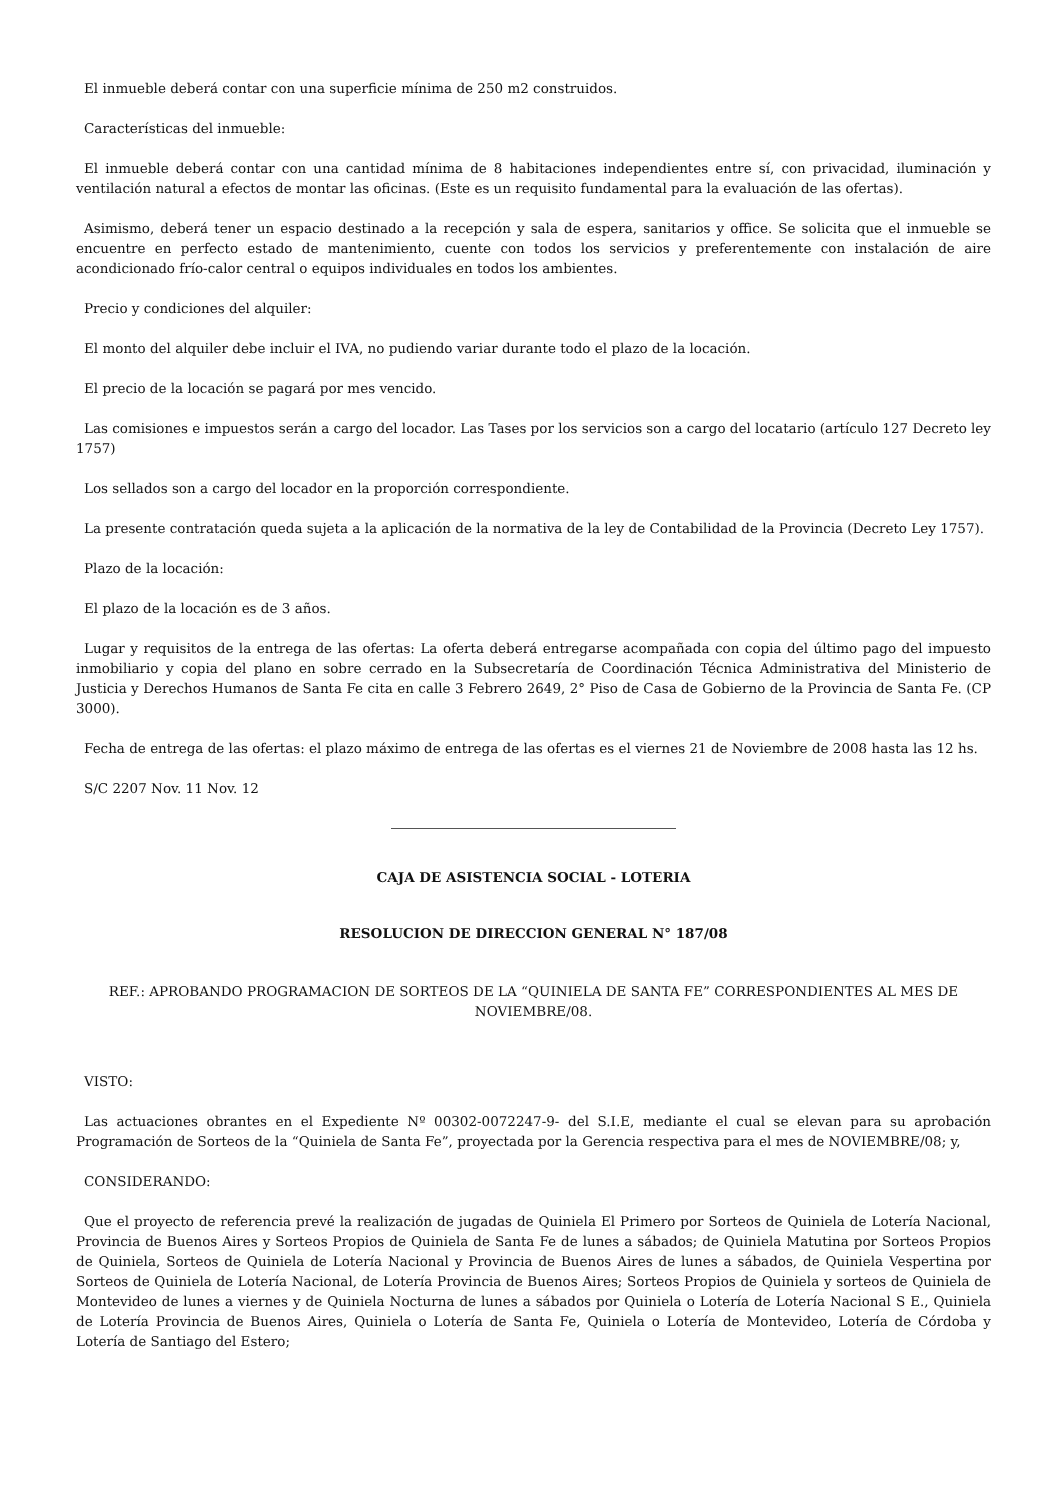El inmueble deberá contar con una superficie mínima de 250 m2 construidos.
Características del inmueble:
El inmueble deberá contar con una cantidad mínima de 8 habitaciones independientes entre sí, con privacidad, iluminación y ventilación natural a efectos de montar las oficinas. (Este es un requisito fundamental para la evaluación de las ofertas).
Asimismo, deberá tener un espacio destinado a la recepción y sala de espera, sanitarios y office. Se solicita que el inmueble se encuentre en perfecto estado de mantenimiento, cuente con todos los servicios y preferentemente con instalación de aire acondicionado frío-calor central o equipos individuales en todos los ambientes.
Precio y condiciones del alquiler:
El monto del alquiler debe incluir el IVA, no pudiendo variar durante todo el plazo de la locación.
El precio de la locación se pagará por mes vencido.
Las comisiones e impuestos serán a cargo del locador. Las Tases por los servicios son a cargo del locatario (artículo 127 Decreto ley 1757)
Los sellados son a cargo del locador en la proporción correspondiente.
La presente contratación queda sujeta a la aplicación de la normativa de la ley de Contabilidad de la Provincia (Decreto Ley 1757).
Plazo de la locación:
El plazo de la locación es de 3 años.
Lugar y requisitos de la entrega de las ofertas: La oferta deberá entregarse acompañada con copia del último pago del impuesto inmobiliario y copia del plano en sobre cerrado en la Subsecretaría de Coordinación Técnica Administrativa del Ministerio de Justicia y Derechos Humanos de Santa Fe cita en calle 3 Febrero 2649, 2° Piso de Casa de Gobierno de la Provincia de Santa Fe. (CP 3000).
Fecha de entrega de las ofertas: el plazo máximo de entrega de las ofertas es el viernes 21 de Noviembre de 2008 hasta las 12 hs.
S/C 2207 Nov. 11 Nov. 12
CAJA DE ASISTENCIA SOCIAL - LOTERIA
RESOLUCION DE DIRECCION GENERAL N° 187/08
REF.: APROBANDO PROGRAMACION DE SORTEOS DE LA “QUINIELA DE SANTA FE” CORRESPONDIENTES AL MES DE NOVIEMBRE/08.
VISTO:
Las actuaciones obrantes en el Expediente Nº 00302-0072247-9- del S.I.E, mediante el cual se elevan para su aprobación Programación de Sorteos de la “Quiniela de Santa Fe”, proyectada por la Gerencia respectiva para el mes de NOVIEMBRE/08; y,
CONSIDERANDO:
Que el proyecto de referencia prevé la realización de jugadas de Quiniela El Primero por Sorteos de Quiniela de Lotería Nacional, Provincia de Buenos Aires y Sorteos Propios de Quiniela de Santa Fe de lunes a sábados; de Quiniela Matutina por Sorteos Propios de Quiniela, Sorteos de Quiniela de Lotería Nacional y Provincia de Buenos Aires de lunes a sábados, de Quiniela Vespertina por Sorteos de Quiniela de Lotería Nacional, de Lotería Provincia de Buenos Aires; Sorteos Propios de Quiniela y sorteos de Quiniela de Montevideo de lunes a viernes y de Quiniela Nocturna de lunes a sábados por Quiniela o Lotería de Lotería Nacional S E., Quiniela de Lotería Provincia de Buenos Aires, Quiniela o Lotería de Santa Fe, Quiniela o Lotería de Montevideo, Lotería de Córdoba y Lotería de Santiago del Estero;